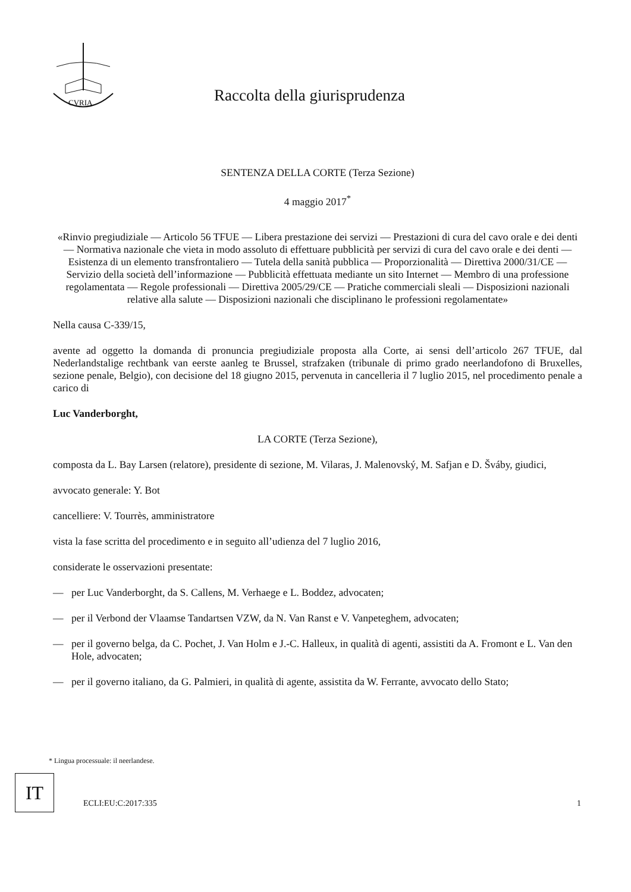CVRIA
Raccolta della giurisprudenza
SENTENZA DELLA CORTE (Terza Sezione)
4 maggio 2017<sup>*</sup>
«Rinvio pregiudiziale — Articolo 56 TFUE — Libera prestazione dei servizi — Prestazioni di cura del cavo orale e dei denti — Normativa nazionale che vieta in modo assoluto di effettuare pubblicità per servizi di cura del cavo orale e dei denti — Esistenza di un elemento transfrontaliero — Tutela della sanità pubblica — Proporzionalità — Direttiva 2000/31/CE — Servizio della società dell’informazione — Pubblicità effettuata mediante un sito Internet — Membro di una professione regolamentata — Regole professionali — Direttiva 2005/29/CE — Pratiche commerciali sleali — Disposizioni nazionali relative alla salute — Disposizioni nazionali che disciplinano le professioni regolamentate»
Nella causa C-339/15,
avente ad oggetto la domanda di pronuncia pregiudiziale proposta alla Corte, ai sensi dell’articolo 267 TFUE, dal Nederlandstalige rechtbank van eerste aanleg te Brussel, strafzaken (tribunale di primo grado neerlandofono di Bruxelles, sezione penale, Belgio), con decisione del 18 giugno 2015, pervenuta in cancelleria il 7 luglio 2015, nel procedimento penale a carico di
Luc Vanderborght,
LA CORTE (Terza Sezione),
composta da L. Bay Larsen (relatore), presidente di sezione, M. Vilaras, J. Malenovský, M. Safjan e D. Šváby, giudici,
avvocato generale: Y. Bot
cancelliere: V. Tourrès, amministratore
vista la fase scritta del procedimento e in seguito all’udienza del 7 luglio 2016,
considerate le osservazioni presentate:
— per Luc Vanderborght, da S. Callens, M. Verhaege e L. Boddez, advocaten;
— per il Verbond der Vlaamse Tandartsen VZW, da N. Van Ranst e V. Vanpeteghem, advocaten;
— per il governo belga, da C. Pochet, J. Van Holm e J.-C. Halleux, in qualità di agenti, assistiti da A. Fromont e L. Van den Hole, advocaten;
— per il governo italiano, da G. Palmieri, in qualità di agente, assistita da W. Ferrante, avvocato dello Stato;
* Lingua processuale: il neerlandese.
IT
ECLI:EU:C:2017:335 1